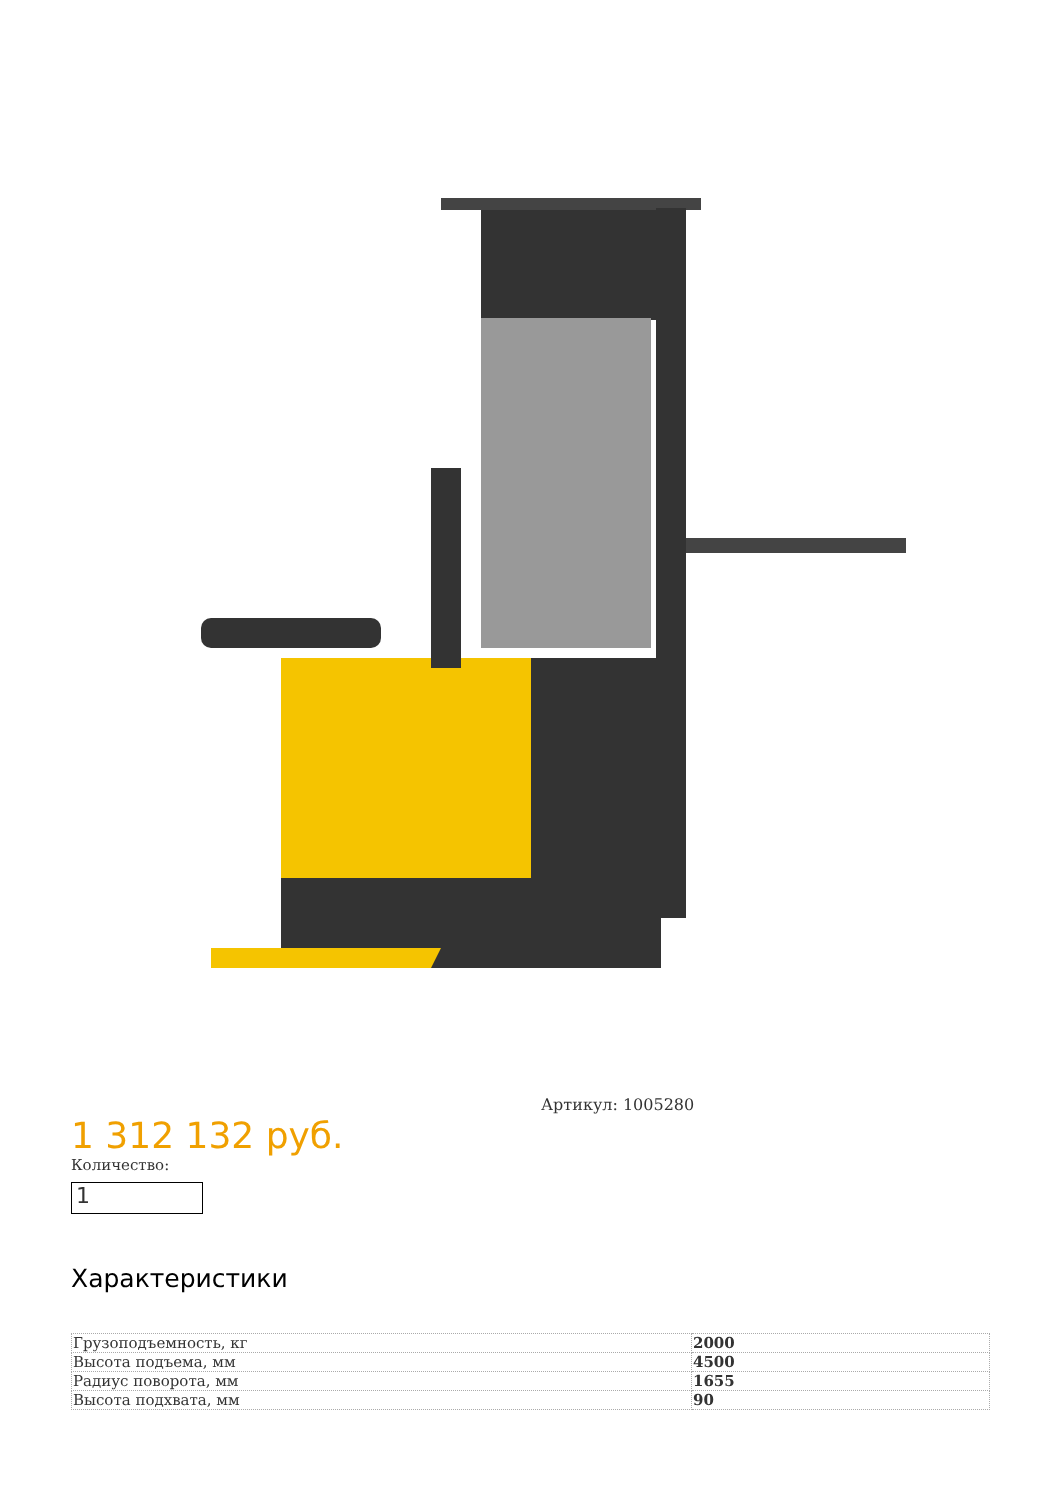1 312 132 руб.
Количество:
1
Артикул: 1005280
Характеристики
| Грузоподъемность, кг | 2000 |
| Высота подъема, мм | 4500 |
| Радиус поворота, мм | 1655 |
| Высота подхвата, мм | 90 |